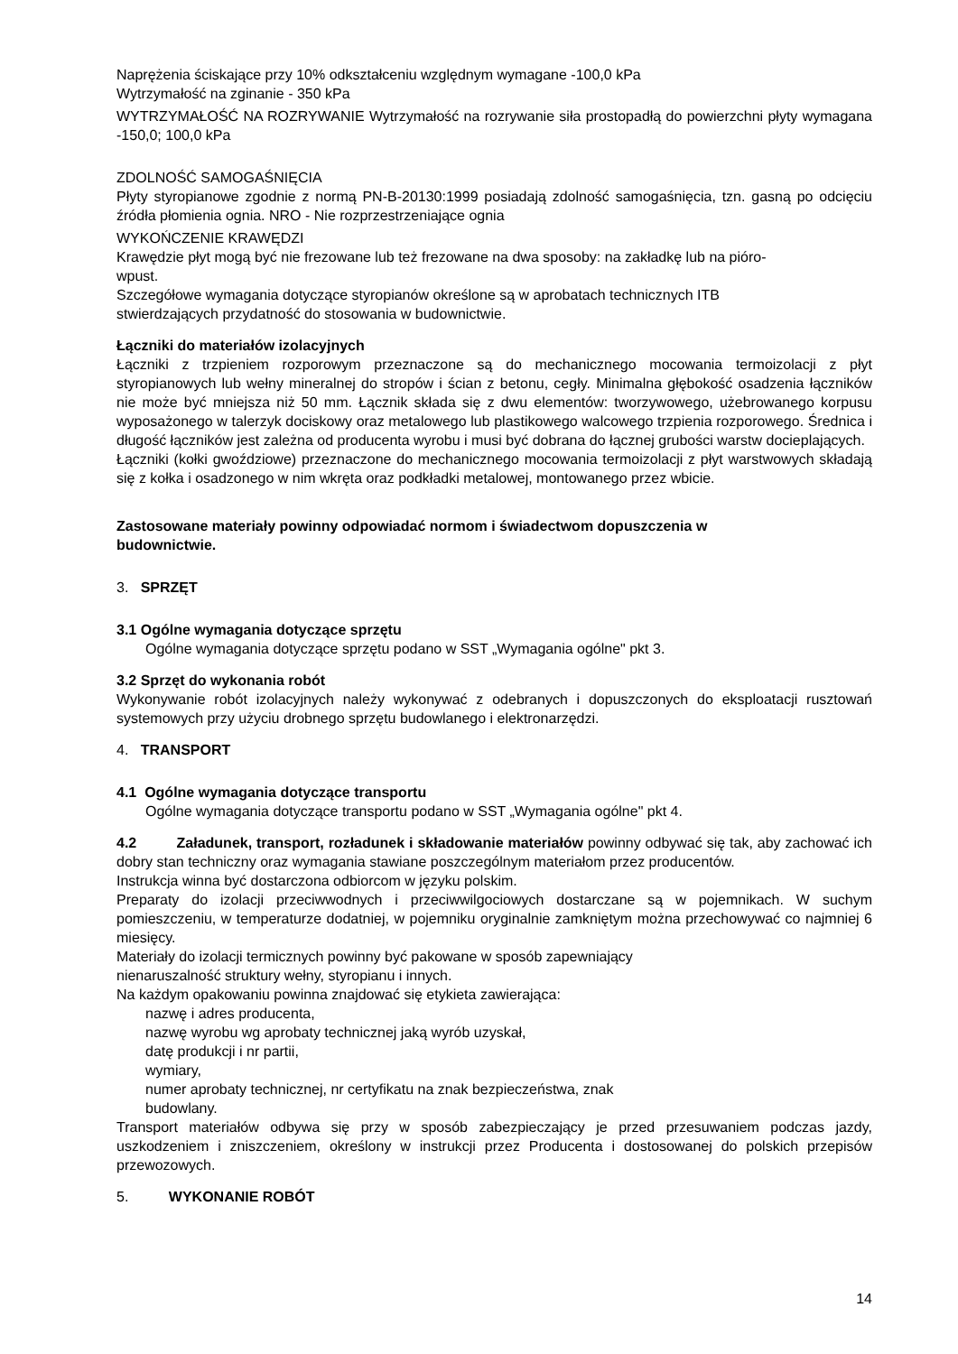Naprężenia ściskające przy 10% odkształceniu względnym wymagane -100,0 kPa
Wytrzymałość na zginanie - 350 kPa
WYTRZYMAŁOŚĆ NA ROZRYWANIE Wytrzymałość na rozrywanie siła prostopadłą do powierzchni płyty wymagana -150,0; 100,0 kPa
ZDOLNOŚĆ SAMOGAŚNIĘCIA
Płyty styropianowe zgodnie z normą PN-B-20130:1999 posiadają zdolność samogaśnięcia, tzn. gasną po odcięciu źródła płomienia ognia. NRO - Nie rozprzestrzeniające ognia
WYKOŃCZENIE KRAWĘDZI
Krawędzie płyt mogą być nie frezowane lub też frezowane na dwa sposoby: na zakładkę lub na pióro-
wpust.
Szczegółowe wymagania dotyczące styropianów określone są w aprobatach technicznych ITB
stwierdzających przydatność do stosowania w budownictwie.
Łączniki do materiałów izolacyjnych
Łączniki z trzpieniem rozporowym przeznaczone są do mechanicznego mocowania termoizolacji z płyt styropianowych lub wełny mineralnej do stropów i ścian z betonu, cegły. Minimalna głębokość osadzenia łączników nie może być mniejsza niż 50 mm. Łącznik składa się z dwu elementów: tworzywowego, użebrowanego korpusu wyposażonego w talerzyk dociskowy oraz metalowego lub plastikowego walcowego trzpienia rozporowego. Średnica i długość łączników jest zależna od producenta wyrobu i musi być dobrana do łącznej grubości warstw docieplających.
Łączniki (kołki gwoździowe) przeznaczone do mechanicznego mocowania termoizolacji z płyt warstwowych składają się z kołka i osadzonego w nim wkręta oraz podkładki metalowej, montowanego przez wbicie.
Zastosowane materiały powinny odpowiadać normom i świadectwom dopuszczenia w
budownictwie.
3. SPRZĘT
3.1 Ogólne wymagania dotyczące sprzętu
Ogólne wymagania dotyczące sprzętu podano w SST „Wymagania ogólne" pkt 3.
3.2 Sprzęt do wykonania robót
Wykonywanie robót izolacyjnych należy wykonywać z odebranych i dopuszczonych do eksploatacji rusztowań systemowych przy użyciu drobnego sprzętu budowlanego i elektronarzędzi.
4. TRANSPORT
4.1 Ogólne wymagania dotyczące transportu
Ogólne wymagania dotyczące transportu podano w SST „Wymagania ogólne" pkt 4.
4.2 Załadunek, transport, rozładunek i składowanie materiałów powinny odbywać się tak, aby zachować ich dobry stan techniczny oraz wymagania stawiane poszczególnym materiałom przez producentów.
Instrukcja winna być dostarczona odbiorcom w języku polskim.
Preparaty do izolacji przeciwwodnych i przeciwwilgociowych dostarczane są w pojemnikach. W suchym pomieszczeniu, w temperaturze dodatniej, w pojemniku oryginalnie zamkniętym można przechowywać co najmniej 6 miesięcy.
Materiały do izolacji termicznych powinny być pakowane w sposób zapewniający
nienaruszalność struktury wełny, styropianu i innych.
Na każdym opakowaniu powinna znajdować się etykieta zawierająca:
nazwę i adres producenta,
nazwę wyrobu wg aprobaty technicznej jaką wyrób uzyskał,
datę produkcji i nr partii,
wymiary,
numer aprobaty technicznej, nr certyfikatu na znak bezpieczeństwa, znak
budowlany.
Transport materiałów odbywa się przy w sposób zabezpieczający je przed przesuwaniem podczas jazdy, uszkodzeniem i zniszczeniem, określony w instrukcji przez Producenta i dostosowanej do polskich przepisów przewozowych.
5. WYKONANIE ROBÓT
14